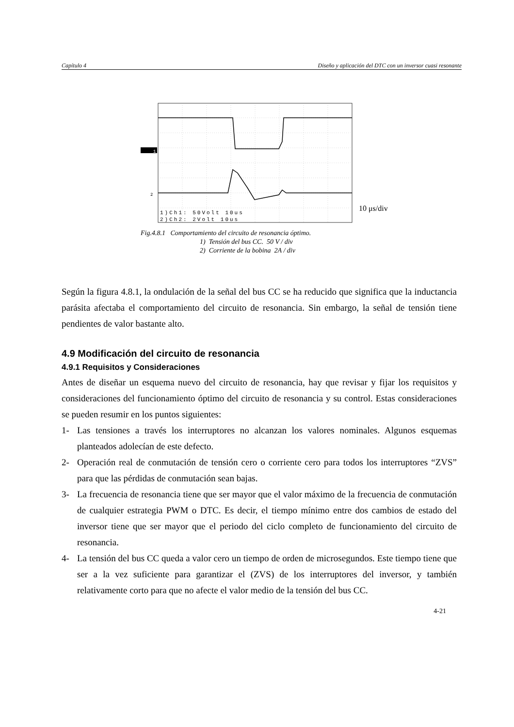Capítulo 4 Diseño y aplicación del DTC con un inversor cuasi resonante
1
2
1)Ch1: 50Volt 10us
2)Ch2: 2Volt 10us
10 μs/div
Fig.4.8.1 Comportamiento del circuito de resonancia óptimo.
1) Tensión del bus CC. 50 V / div
2) Corriente de la bobina 2A / div
Según la figura 4.8.1, la ondulación de la señal del bus CC se ha reducido que significa que la inductancia parásita afectaba el comportamiento del circuito de resonancia. Sin embargo, la señal de tensión tiene pendientes de valor bastante alto.
4.9 Modificación del circuito de resonancia
4.9.1 Requisitos y Consideraciones
Antes de diseñar un esquema nuevo del circuito de resonancia, hay que revisar y fijar los requisitos y consideraciones del funcionamiento óptimo del circuito de resonancia y su control. Estas consideraciones se pueden resumir en los puntos siguientes:
1- Las tensiones a través los interruptores no alcanzan los valores nominales. Algunos esquemas planteados adolecían de este defecto.
2- Operación real de conmutación de tensión cero o corriente cero para todos los interruptores “ZVS” para que las pérdidas de conmutación sean bajas.
3- La frecuencia de resonancia tiene que ser mayor que el valor máximo de la frecuencia de conmutación de cualquier estrategia PWM o DTC. Es decir, el tiempo mínimo entre dos cambios de estado del inversor tiene que ser mayor que el periodo del ciclo completo de funcionamiento del circuito de resonancia.
4- La tensión del bus CC queda a valor cero un tiempo de orden de microsegundos. Este tiempo tiene que ser a la vez suficiente para garantizar el (ZVS) de los interruptores del inversor, y también relativamente corto para que no afecte el valor medio de la tensión del bus CC.
4-21